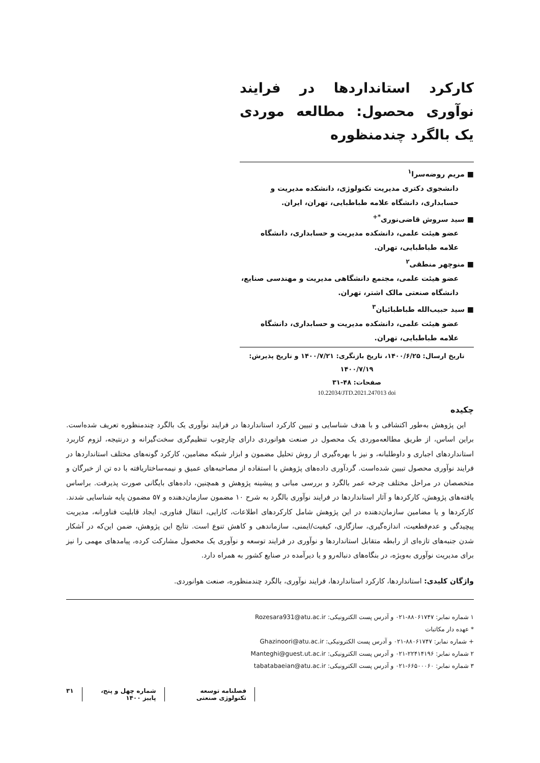کارکرد استانداردها در فرایند نوآوری محصول: مطالعه موردی یک بالگرد چندمنظوره
■ مریم روضه‌سرا<sup>۱</sup>
دانشجوی دکتری مدیریت تکنولوژی، دانشکده مدیریت و حسابداری، دانشگاه علامه طباطبایی، تهران، ایران.
■ سید سروش قاضی‌نوری<sup>*+</sup>
عضو هیئت علمی، دانشکده مدیریت و حسابداری، دانشگاه علامه طباطبایی، تهران.
■ منوچهر منطقی<sup>۲</sup>
عضو هیئت علمی، مجتمع دانشگاهی مدیریت و مهندسی صنایع، دانشگاه صنعتی مالک اشتر، تهران.
■ سید حبیب‌الله طباطبائیان<sup>۳</sup>
عضو هیئت علمی، دانشکده مدیریت و حسابداری، دانشگاه علامه طباطبایی، تهران.
تاریخ ارسال: ۱۴۰۰/۶/۲۵، تاریخ بازنگری: ۱۴۰۰/۷/۲۱ و تاریخ پذیرش: ۱۴۰۰/۷/۱۹
صفحات: ۴۸-۳۱
10.22034/JTD.2021.247013 doi
چکیده
این پژوهش به‌طور اکتشافی و با هدف شناسایی و تبیین کارکرد استانداردها در فرایند نوآوری یک بالگرد چندمنظوره تعریف شده‌است. براین اساس، از طریق مطالعه‌موردی یک محصول در صنعت هوانوردی دارای چارچوب تنظیم‌گری سخت‌گیرانه و درنتیجه، لزوم کاربرد استانداردهای اجباری و داوطلبانه، و نیز با بهره‌گیری از روش تحلیل مضمون و ابزار شبکه مضامین، کارکرد گونه‌های مختلف استانداردها در فرایند نوآوری محصول تبیین شده‌است. گردآوری داده‌های پژوهش با استفاده از مصاحبه‌های عمیق و نیمه‌ساختاریافته با ده تن از خبرگان و متخصصان در مراحل مختلف چرخه عمر بالگرد و بررسی مبانی و پیشینه پژوهش و همچنین، داده‌های بایگانی صورت پذیرفت. براساس یافته‌های پژوهش، کارکردها و آثار استانداردها در فرایند نوآوری بالگرد به شرح ۱۰ مضمون سازمان‌دهنده و ۵۷ مضمون پایه شناسایی شدند. کارکردها و یا مضامین سازمان‌دهنده در این پژوهش شامل کارکردهای اطلاعات، کارایی، انتقال فناوری، ایجاد قابلیت فناورانه، مدیریت پیچیدگی و عدم‌قطعیت، اندازه‌گیری، سازگاری، کیفیت/ایمنی، سازماندهی و کاهش تنوع است. نتایج این پژوهش، ضمن این‌که در آشکار شدن جنبه‌های تازه‌ای از رابطه متقابل استانداردها و نوآوری در فرایند توسعه و نوآوری یک محصول مشارکت کرده، پیامدهای مهمی را نیز برای مدیریت نوآوری به‌ویژه، در بنگاه‌های دنباله‌رو و یا دیرآمده در صنایع کشور به همراه دارد.
واژگان کلیدی: استانداردها، کارکرد استانداردها، فرایند نوآوری، بالگرد چندمنظوره، صنعت هوانوردی.
۱ شماره نمابر: ۸۸۰۶۱۷۴۷-۰۲۱ و آدرس پست الکترونیکی: Rozesara931@atu.ac.ir
* عهده دار مکاتبات
+ شماره نمابر: ۸۸۰۶۱۷۴۷-۰۲۱ و آدرس پست الکترونیکی: Ghazinoori@atu.ac.ir
۲ شماره نمابر: ۲۲۴۱۴۱۹۶-۰۲۱ و آدرس پست الکترونیکی: Manteghi@guest.ut.ac.ir
۳ شماره نمابر: ۶۶۵۰۰۰۶۰-۰۲۱ و آدرس پست الکترونیکی: tabatabaeian@atu.ac.ir
فصلنامه توسعه تکنولوژی صنعتی شماره چهل و پنج، پاییز ۱۴۰۰ ۳۱